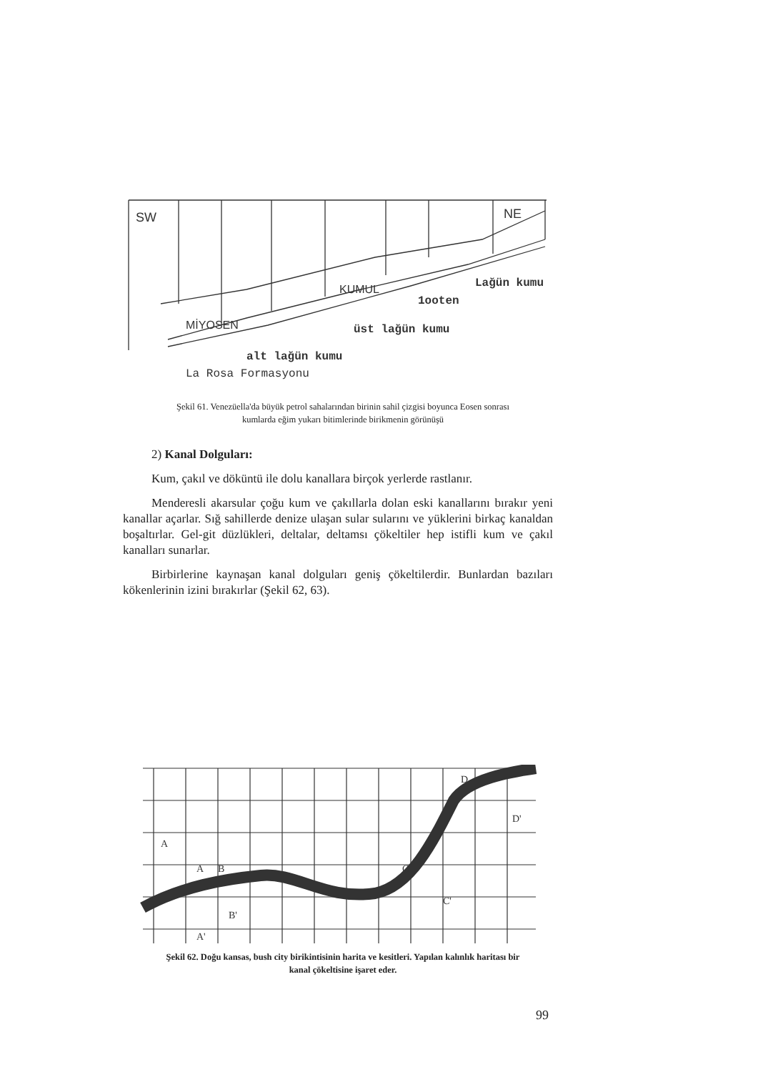SW
NE
MİYOSEN
KUMUL
Lağün kumu
1ooten
üst lağün kumu
alt lağün kumu
La Rosa Formasyonu
Şekil 61. Venezüella'da büyük petrol sahalarından birinin sahil çizgisi boyunca Eosen sonrası
kumlarda eğim yukarı bitimlerinde birikmenin görünüşü
2) Kanal Dolguları:
Kum, çakıl ve döküntü ile dolu kanallara birçok yerlerde rastlanır.
Menderesli akarsular çoğu kum ve çakıllarla dolan eski kanallarını bırakır yeni kanallar açarlar. Sığ sahillerde denize ulaşan sular sularını ve yüklerini birkaç kanaldan boşaltırlar. Gel-git düzlükleri, deltalar, deltamsı çökeltiler hep istifli kum ve çakıl kanalları sunarlar.
Birbirlerine kaynaşan kanal dolguları geniş çökeltilerdir. Bunlardan bazıları kökenlerinin izini bırakırlar (Şekil 62, 63).
A
B
A'
B'
C
C'
D
D'
A
Şekil 62. Doğu kansas, bush city birikintisinin harita ve kesitleri. Yapılan kalınlık haritası bir
kanal çökeltisine işaret eder.
99